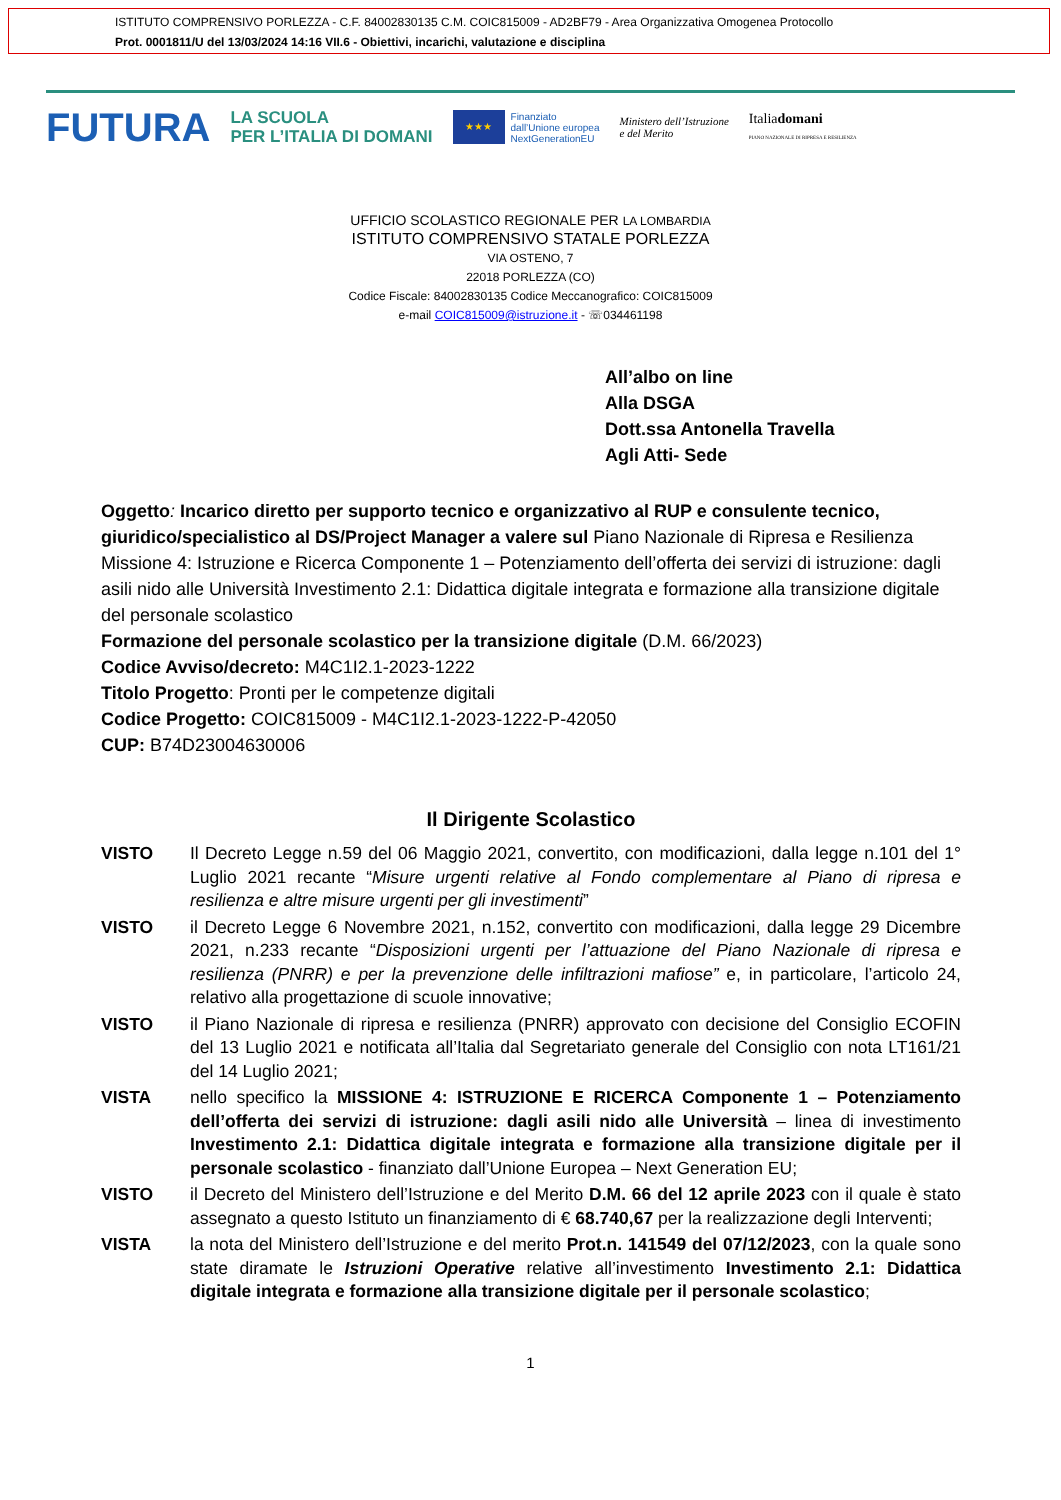ISTITUTO COMPRENSIVO PORLEZZA - C.F. 84002830135 C.M. COIC815009 - AD2BF79 - Area Organizzativa Omogenea Protocollo
Prot. 0001811/U del 13/03/2024 14:16 VII.6 - Obiettivi, incarichi, valutazione e disciplina
FUTURA LA SCUOLA
PER L’ITALIA DI DOMANI ★★★ Finanziato
dall’Unione europea
NextGenerationEU Ministero dell’Istruzione
e del Merito Italiadomani
PIANO NAZIONALE DI RIPRESA E RESILIENZA
UFFICIO SCOLASTICO REGIONALE PER LA LOMBARDIA
ISTITUTO COMPRENSIVO STATALE PORLEZZA
VIA OSTENO, 7
22018 PORLEZZA (CO)
Codice Fiscale: 84002830135 Codice Meccanografico: COIC815009
e-mail COIC815009@istruzione.it - ☏034461198
All’albo on line
Alla DSGA
Dott.ssa Antonella Travella
Agli Atti- Sede
Oggetto: Incarico diretto per supporto tecnico e organizzativo al RUP e consulente tecnico, giuridico/specialistico al DS/Project Manager a valere sul Piano Nazionale di Ripresa e Resilienza Missione 4: Istruzione e Ricerca Componente 1 – Potenziamento dell’offerta dei servizi di istruzione: dagli asili nido alle Università Investimento 2.1: Didattica digitale integrata e formazione alla transizione digitale del personale scolastico
Formazione del personale scolastico per la transizione digitale (D.M. 66/2023)
Codice Avviso/decreto: M4C1I2.1-2023-1222
Titolo Progetto: Pronti per le competenze digitali
Codice Progetto: COIC815009 - M4C1I2.1-2023-1222-P-42050
CUP: B74D23004630006
Il Dirigente Scolastico
VISTO Il Decreto Legge n.59 del 06 Maggio 2021, convertito, con modificazioni, dalla legge n.101 del 1° Luglio 2021 recante “Misure urgenti relative al Fondo complementare al Piano di ripresa e resilienza e altre misure urgenti per gli investimenti”
VISTO il Decreto Legge 6 Novembre 2021, n.152, convertito con modificazioni, dalla legge 29 Dicembre 2021, n.233 recante “Disposizioni urgenti per l’attuazione del Piano Nazionale di ripresa e resilienza (PNRR) e per la prevenzione delle infiltrazioni mafiose” e, in particolare, l’articolo 24, relativo alla progettazione di scuole innovative;
VISTO il Piano Nazionale di ripresa e resilienza (PNRR) approvato con decisione del Consiglio ECOFIN del 13 Luglio 2021 e notificata all’Italia dal Segretariato generale del Consiglio con nota LT161/21 del 14 Luglio 2021;
VISTA nello specifico la MISSIONE 4: ISTRUZIONE E RICERCA Componente 1 – Potenziamento dell’offerta dei servizi di istruzione: dagli asili nido alle Università – linea di investimento Investimento 2.1: Didattica digitale integrata e formazione alla transizione digitale per il personale scolastico - finanziato dall’Unione Europea – Next Generation EU;
VISTO il Decreto del Ministero dell’Istruzione e del Merito D.M. 66 del 12 aprile 2023 con il quale è stato assegnato a questo Istituto un finanziamento di € 68.740,67 per la realizzazione degli Interventi;
VISTA la nota del Ministero dell’Istruzione e del merito Prot.n. 141549 del 07/12/2023, con la quale sono state diramate le Istruzioni Operative relative all’investimento Investimento 2.1: Didattica digitale integrata e formazione alla transizione digitale per il personale scolastico;
1